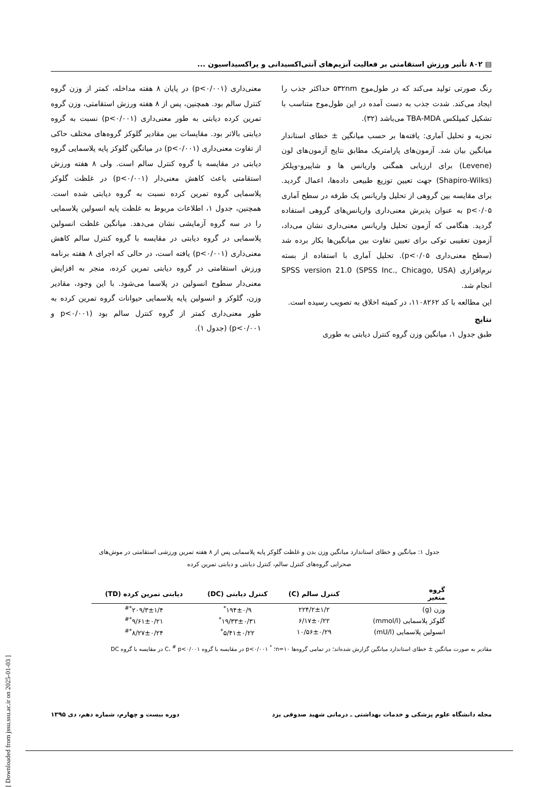▤ ۸۰۲ تأثیر ورزش استقامتی بر فعالیت آنزیم‌های آنتی‌اکسیدانی و پراکسیداسیون ...
رنگ صورتی تولید می‌کند که در طول‌موج ۵۳۲nm حداکثر جذب را ایجاد می‌کند. شدت جذب به دست آمده در این طول‌موج متناسب با تشکیل کمپلکس TBA-MDA می‌باشد (۳۲).
تجزیه و تحلیل آماری: یافته‌ها بر حسب میانگین ± خطای استاندار میانگین بیان شد. آزمون‌های پارامتریک مطابق نتایج آزمون‌های لون (Levene) برای ارزیابی همگنی واریانس ها و شاپیرو-ویلکز (Shapiro-Wilks) جهت تعیین توزیع طبیعی داده‌ها، اعمال گردید. برای مقایسه بین گروهی از تحلیل واریانس یک طرفه در سطح آماری p<۰/۰۵ به عنوان پذیرش معنی‌داری واریانس‌های گروهی استفاده گردید. هنگامی که آزمون تحلیل واریانس معنی‌داری نشان می‌داد، آزمون تعقیبی توکی برای تعیین تفاوت بین میانگین‌ها بکار برده شد (سطح معنی‌داری p<۰/۰۵). تحلیل آماری با استفاده از بسته نرم‌افزاری SPSS version 21.0 (SPSS Inc., Chicago, USA) انجام شد.
این مطالعه با کد ۱۱۰۸۲۶۲، در کمیته اخلاق به تصویب رسیده است.
نتایج
طبق جدول ۱، میانگین وزن گروه کنترل دیابتی به طوری
معنی‌داری (p<۰/۰۰۱) در پایان ۸ هفته مداخله، کمتر از وزن گروه کنترل سالم بود. همچنین، پس از ۸ هفته ورزش استقامتی، وزن گروه تمرین کرده دیابتی به طور معنی‌داری (p<۰/۰۰۱) نسبت به گروه دیابتی بالاتر بود. مقایسات بین مقادیر گلوکز گروه‌های مختلف حاکی از تفاوت معنی‌داری (p<۰/۰۰۱) در میانگین گلوکز پایه پلاسمایی گروه دیابتی در مقایسه با گروه کنترل سالم است. ولی ۸ هفته ورزش استقامتی باعث کاهش معنی‌دار (p<۰/۰۰۱) در غلظت گلوکز پلاسمایی گروه تمرین کرده نسبت به گروه دیابتی شده است. همچنین، جدول ۱، اطلاعات مربوط به غلظت پایه انسولین پلاسمایی را در سه گروه آزمایشی نشان می‌دهد. میانگین غلظت انسولین پلاسمایی در گروه دیابتی در مقایسه با گروه کنترل سالم کاهش معنی‌داری (p<۰/۰۰۱) یافته است، در حالی که اجرای ۸ هفته برنامه ورزش استقامتی در گروه دیابتی تمرین کرده، منجر به افزایش معنی‌دار سطوح انسولین در پلاسما می‌شود. با این وجود، مقادیر وزن، گلوکز و انسولین پایه پلاسمایی حیوانات گروه تمرین کرده به طور معنی‌داری کمتر از گروه کنترل سالم بود (p<۰/۰۰۱ و p<۰/۰۰۱) (جدول ۱).
جدول ۱: میانگین و خطای استاندارد میانگین وزن بدن و غلظت گلوکز پایه پلاسمایی پس از ۸ هفته تمرین ورزشی استقامتی در موش‌های صحرایی گروه‌های کنترل سالم، کنترل دیابتی و دیابتی تمرین کرده
| گروه متغیر | کنترل سالم (C) | کنترل دیابتی (DC) | دیابتی تمرین کرده (TD) |
| --- | --- | --- | --- |
| وزن (g) | ۲۲۴/۲±۱/۲ | ۱۹۴±۰/۹<sup>*</sup> | ۲۰۹/۳±۱/۴<sup>*#</sup> |
| گلوکز پلاسمایی (mmol/l) | ۶/۱۷±۰/۲۲ | ۱۹/۳۳±۰/۳۱<sup>*</sup> | ۹/۶۱±۰/۲۱<sup>*#</sup> |
| انسولین پلاسمایی (mU/l) | ۱۰/۵۶±۰/۲۹ | ۵/۴۱±۰/۲۲<sup>*</sup> | ۸/۲۷±۰/۲۴<sup>*#</sup> |
مقادیر به صورت میانگین ± خطای استاندارد میانگین گزارش شده‌اند؛ در تمامی گروه‌ها n=۱۰؛ <sup>*</sup> p<۰/۰۰۱ در مقایسه با گروه C، <sup>#</sup> p<۰/۰۰۱ در مقایسه با گروه DC
مجله دانشگاه علوم پزشکی و خدمات بهداشتی ـ درمانی شهید صدوقی یزد دوره بیست و چهارم، شماره دهم، دی ۱۳۹۵
[ Downloaded from jssu.ssu.ac.ir on 2025-01-03 ]